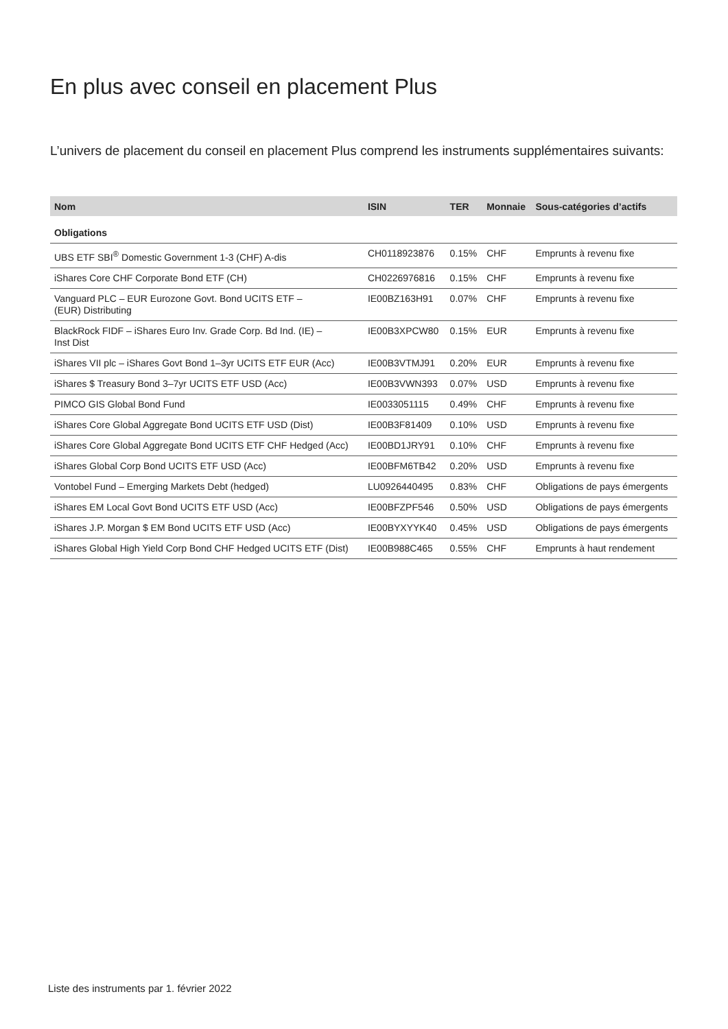En plus avec conseil en placement Plus
L’univers de placement du conseil en placement Plus comprend les instruments supplémentaires suivants:
| Nom | ISIN | TER | Monnaie | Sous-catégories d’actifs |
| --- | --- | --- | --- | --- |
| Obligations | | | | |
| UBS ETF SBI<sup>®</sup> Domestic Government 1-3 (CHF) A-dis | CH0118923876 | 0.15% | CHF | Emprunts à revenu fixe |
| iShares Core CHF Corporate Bond ETF (CH) | CH0226976816 | 0.15% | CHF | Emprunts à revenu fixe |
| Vanguard PLC – EUR Eurozone Govt. Bond UCITS ETF – (EUR) Distributing | IE00BZ163H91 | 0.07% | CHF | Emprunts à revenu fixe |
| BlackRock FIDF – iShares Euro Inv. Grade Corp. Bd Ind. (IE) – Inst Dist | IE00B3XPCW80 | 0.15% | EUR | Emprunts à revenu fixe |
| iShares VII plc – iShares Govt Bond 1–3yr UCITS ETF EUR (Acc) | IE00B3VTMJ91 | 0.20% | EUR | Emprunts à revenu fixe |
| iShares $ Treasury Bond 3–7yr UCITS ETF USD (Acc) | IE00B3VWN393 | 0.07% | USD | Emprunts à revenu fixe |
| PIMCO GIS Global Bond Fund | IE0033051115 | 0.49% | CHF | Emprunts à revenu fixe |
| iShares Core Global Aggregate Bond UCITS ETF USD (Dist) | IE00B3F81409 | 0.10% | USD | Emprunts à revenu fixe |
| iShares Core Global Aggregate Bond UCITS ETF CHF Hedged (Acc) | IE00BD1JRY91 | 0.10% | CHF | Emprunts à revenu fixe |
| iShares Global Corp Bond UCITS ETF USD (Acc) | IE00BFM6TB42 | 0.20% | USD | Emprunts à revenu fixe |
| Vontobel Fund – Emerging Markets Debt (hedged) | LU0926440495 | 0.83% | CHF | Obligations de pays émergents |
| iShares EM Local Govt Bond UCITS ETF USD (Acc) | IE00BFZPF546 | 0.50% | USD | Obligations de pays émergents |
| iShares J.P. Morgan $ EM Bond UCITS ETF USD (Acc) | IE00BYXYYK40 | 0.45% | USD | Obligations de pays émergents |
| iShares Global High Yield Corp Bond CHF Hedged UCITS ETF (Dist) | IE00B988C465 | 0.55% | CHF | Emprunts à haut rendement |
Liste des instruments par 1. février 2022